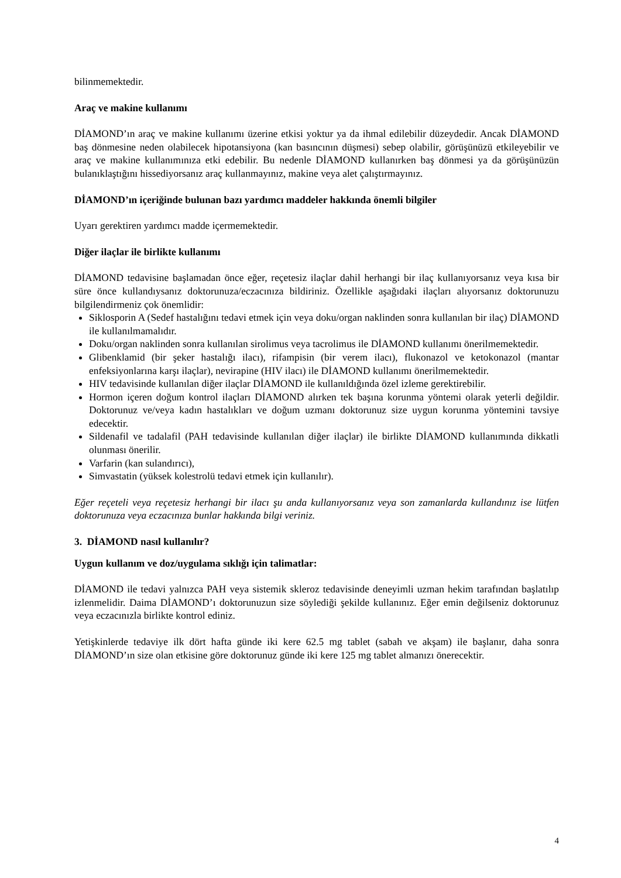bilinmemektedir.
Araç ve makine kullanımı
DİAMOND’ın araç ve makine kullanımı üzerine etkisi yoktur ya da ihmal edilebilir düzeydedir. Ancak DİAMOND baş dönmesine neden olabilecek hipotansiyona (kan basıncının düşmesi) sebep olabilir, görüşünüzü etkileyebilir ve araç ve makine kullanımınıza etki edebilir. Bu nedenle DİAMOND kullanırken baş dönmesi ya da görüşünüzün bulanıklaştığını hissediyorsanız araç kullanmayınız, makine veya alet çalıştırmayınız.
DİAMOND’ın içeriğinde bulunan bazı yardımcı maddeler hakkında önemli bilgiler
Uyarı gerektiren yardımcı madde içermemektedir.
Diğer ilaçlar ile birlikte kullanımı
DİAMOND tedavisine başlamadan önce eğer, reçetesiz ilaçlar dahil herhangi bir ilaç kullanıyorsanız veya kısa bir süre önce kullandıysanız doktorunuza/eczacınıza bildiriniz. Özellikle aşağıdaki ilaçları alıyorsanız doktorunuzu bilgilendirmeniz çok önemlidir:
Siklosporin A (Sedef hastalığını tedavi etmek için veya doku/organ naklinden sonra kullanılan bir ilaç) DİAMOND ile kullanılmamalıdır.
Doku/organ naklinden sonra kullanılan sirolimus veya tacrolimus ile DİAMOND kullanımı önerilmemektedir.
Glibenklamid (bir şeker hastalığı ilacı), rifampisin (bir verem ilacı), flukonazol ve ketokonazol (mantar enfeksiyonlarına karşı ilaçlar), nevirapine (HIV ilacı) ile DİAMOND kullanımı önerilmemektedir.
HIV tedavisinde kullanılan diğer ilaçlar DİAMOND ile kullanıldığında özel izleme gerektirebilir.
Hormon içeren doğum kontrol ilaçları DİAMOND alırken tek başına korunma yöntemi olarak yeterli değildir. Doktorunuz ve/veya kadın hastalıkları ve doğum uzmanı doktorunuz size uygun korunma yöntemini tavsiye edecektir.
Sildenafil ve tadalafil (PAH tedavisinde kullanılan diğer ilaçlar) ile birlikte DİAMOND kullanımında dikkatli olunması önerilir.
Varfarin (kan sulandırıcı),
Simvastatin (yüksek kolestrolü tedavi etmek için kullanılır).
Eğer reçeteli veya reçetesiz herhangi bir ilacı şu anda kullanıyorsanız veya son zamanlarda kullandınız ise lütfen doktorunuza veya eczacınıza bunlar hakkında bilgi veriniz.
3. DİAMOND nasıl kullanılır?
Uygun kullanım ve doz/uygulama sıklığı için talimatlar:
DİAMOND ile tedavi yalnızca PAH veya sistemik skleroz tedavisinde deneyimli uzman hekim tarafından başlatılıp izlenmelidir. Daima DİAMOND’ı doktorunuzun size söylediği şekilde kullanınız. Eğer emin değilseniz doktorunuz veya eczacınızla birlikte kontrol ediniz.
Yetişkinlerde tedaviye ilk dört hafta günde iki kere 62.5 mg tablet (sabah ve akşam) ile başlanır, daha sonra DİAMOND’ın size olan etkisine göre doktorunuz günde iki kere 125 mg tablet almanızı önerecektir.
4